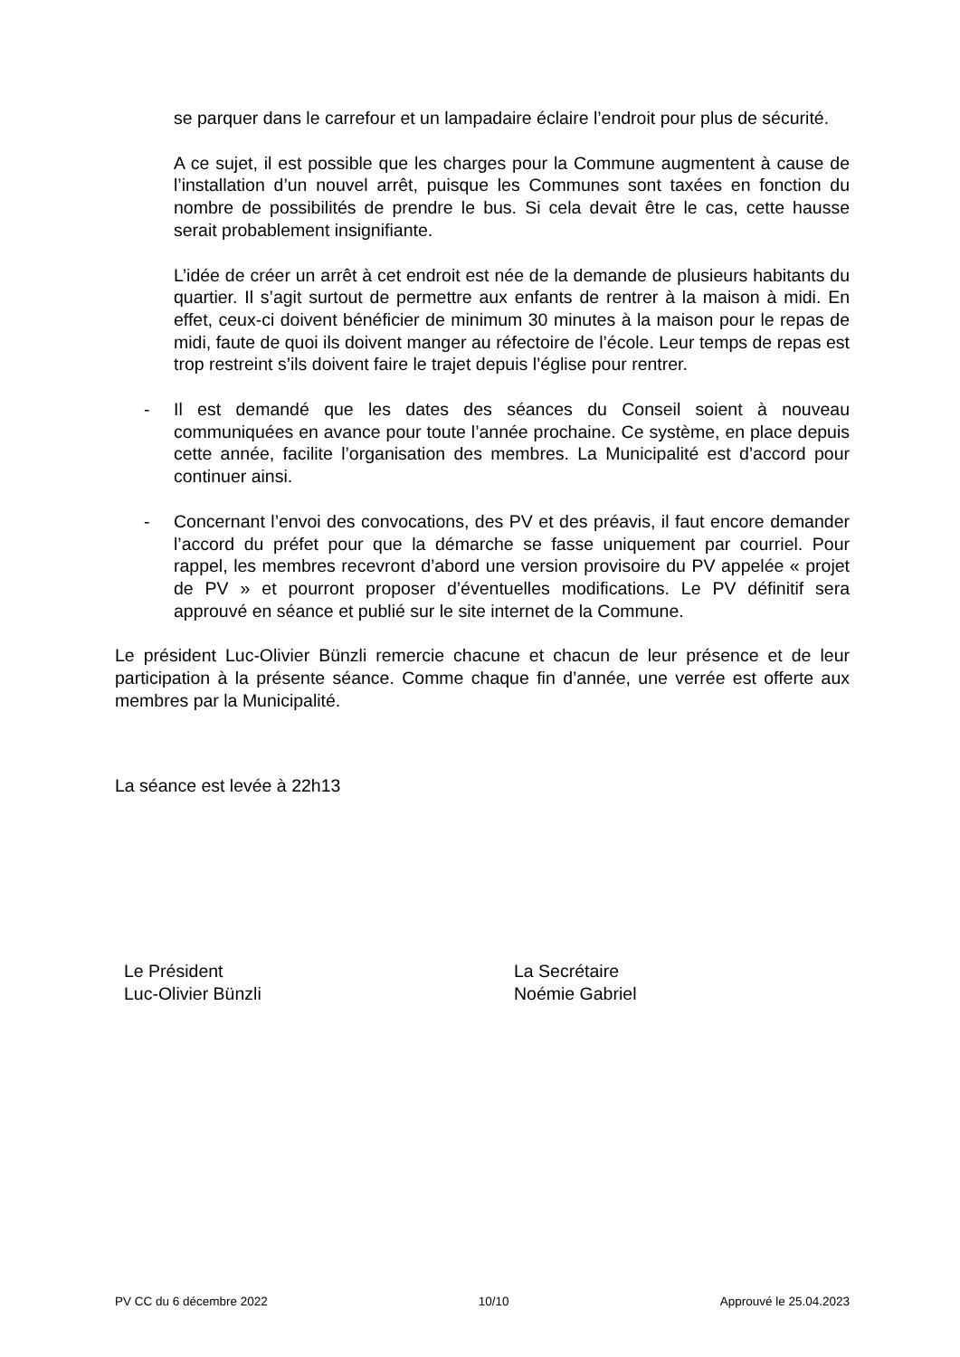se parquer dans le carrefour et un lampadaire éclaire l’endroit pour plus de sécurité.
A ce sujet, il est possible que les charges pour la Commune augmentent à cause de l’installation d’un nouvel arrêt, puisque les Communes sont taxées en fonction du nombre de possibilités de prendre le bus. Si cela devait être le cas, cette hausse serait probablement insignifiante.
L’idée de créer un arrêt à cet endroit est née de la demande de plusieurs habitants du quartier. Il s’agit surtout de permettre aux enfants de rentrer à la maison à midi. En effet, ceux-ci doivent bénéficier de minimum 30 minutes à la maison pour le repas de midi, faute de quoi ils doivent manger au réfectoire de l’école. Leur temps de repas est trop restreint s’ils doivent faire le trajet depuis l’église pour rentrer.
- Il est demandé que les dates des séances du Conseil soient à nouveau communiquées en avance pour toute l’année prochaine. Ce système, en place depuis cette année, facilite l’organisation des membres. La Municipalité est d’accord pour continuer ainsi.
- Concernant l’envoi des convocations, des PV et des préavis, il faut encore demander l’accord du préfet pour que la démarche se fasse uniquement par courriel. Pour rappel, les membres recevront d’abord une version provisoire du PV appelée « projet de PV » et pourront proposer d’éventuelles modifications. Le PV définitif sera approuvé en séance et publié sur le site internet de la Commune.
Le président Luc-Olivier Bünzli remercie chacune et chacun de leur présence et de leur participation à la présente séance. Comme chaque fin d’année, une verrée est offerte aux membres par la Municipalité.
La séance est levée à 22h13
Le Président
Luc-Olivier Bünzli
La Secrétaire
Noémie Gabriel
PV CC du 6 décembre 2022 10/10 Approuvé le 25.04.2023